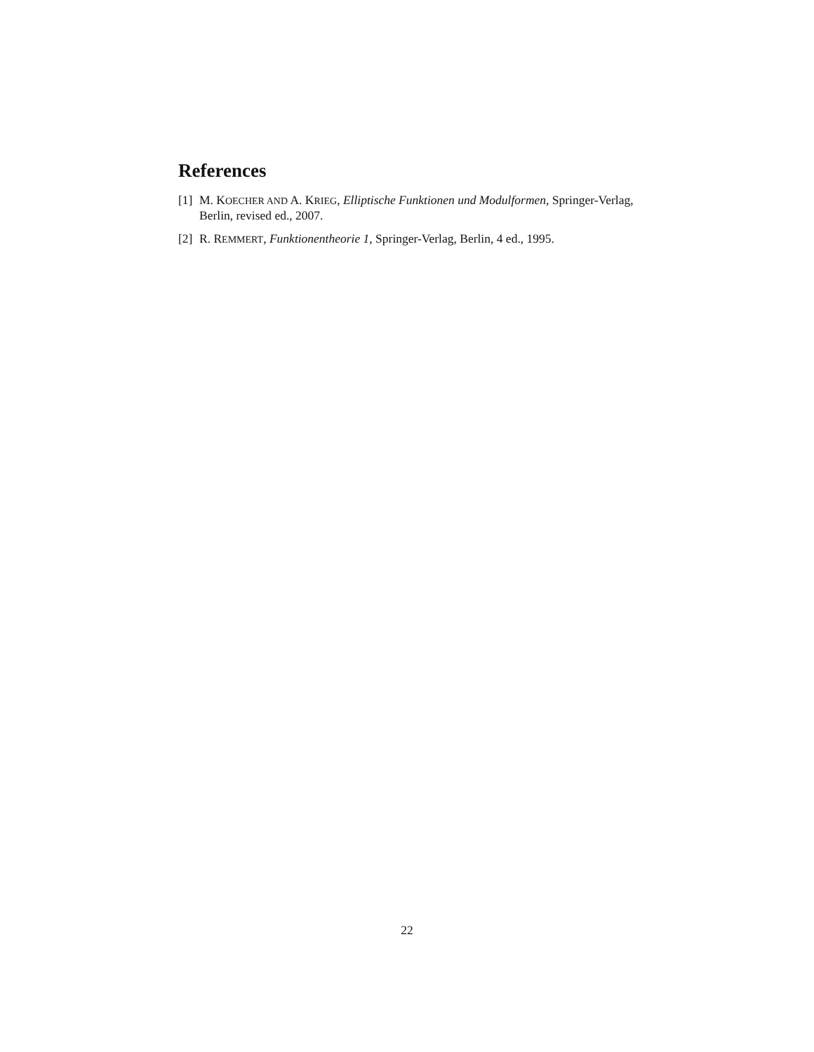References
[1] M. KOECHER AND A. KRIEG, Elliptische Funktionen und Modulformen, Springer-Verlag, Berlin, revised ed., 2007.
[2] R. REMMERT, Funktionentheorie 1, Springer-Verlag, Berlin, 4 ed., 1995.
22